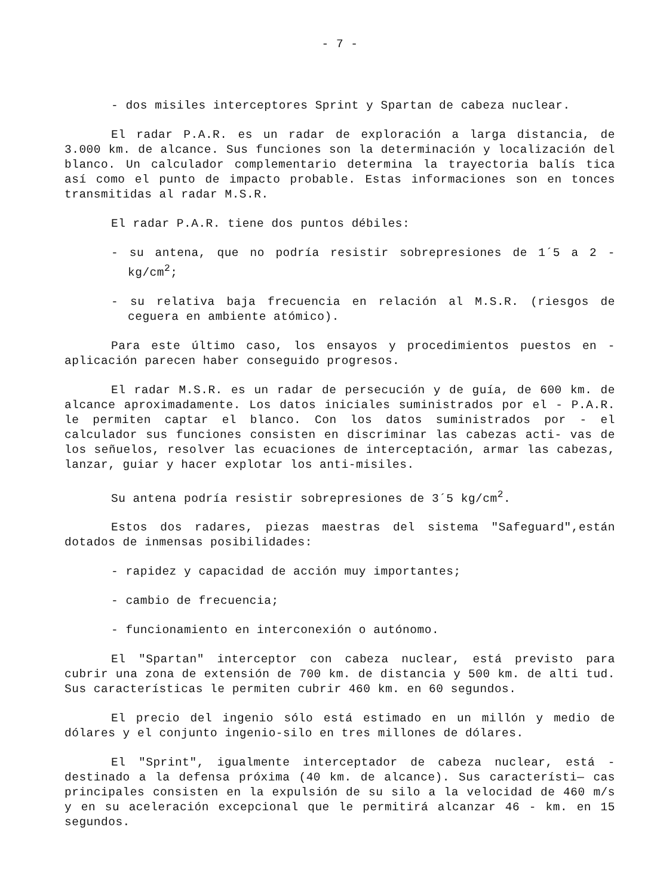- 7 -
- dos misiles interceptores Sprint y Spartan de cabeza nuclear.
El radar P.A.R. es un radar de exploración a larga distancia, de 3.000 km. de alcance. Sus funciones son la determinación y localización del blanco. Un calculador complementario determina la trayectoria balís tica así como el punto de impacto probable. Estas informaciones son en tonces transmitidas al radar M.S.R.
El radar P.A.R. tiene dos puntos débiles:
- su antena, que no podría resistir sobrepresiones de 1´5 a 2 - kg/cm<sup>2</sup>;
- su relativa baja frecuencia en relación al M.S.R. (riesgos de ceguera en ambiente atómico).
Para este último caso, los ensayos y procedimientos puestos en - aplicación parecen haber conseguido progresos.
El radar M.S.R. es un radar de persecución y de guía, de 600 km. de alcance aproximadamente. Los datos iniciales suministrados por el - P.A.R. le permiten captar el blanco. Con los datos suministrados por - el calculador sus funciones consisten en discriminar las cabezas acti- vas de los señuelos, resolver las ecuaciones de interceptación, armar las cabezas, lanzar, guiar y hacer explotar los anti-misiles.
Su antena podría resistir sobrepresiones de 3´5 kg/cm<sup>2</sup>.
Estos dos radares, piezas maestras del sistema "Safeguard",están dotados de inmensas posibilidades:
- rapidez y capacidad de acción muy importantes;
- cambio de frecuencia;
- funcionamiento en interconexión o autónomo.
El "Spartan" interceptor con cabeza nuclear, está previsto para cubrir una zona de extensión de 700 km. de distancia y 500 km. de alti tud. Sus características le permiten cubrir 460 km. en 60 segundos.
El precio del ingenio sólo está estimado en un millón y medio de dólares y el conjunto ingenio-silo en tres millones de dólares.
El "Sprint", igualmente interceptador de cabeza nuclear, está - destinado a la defensa próxima (40 km. de alcance). Sus característi— cas principales consisten en la expulsión de su silo a la velocidad de 460 m/s y en su aceleración excepcional que le permitirá alcanzar 46 - km. en 15 segundos.